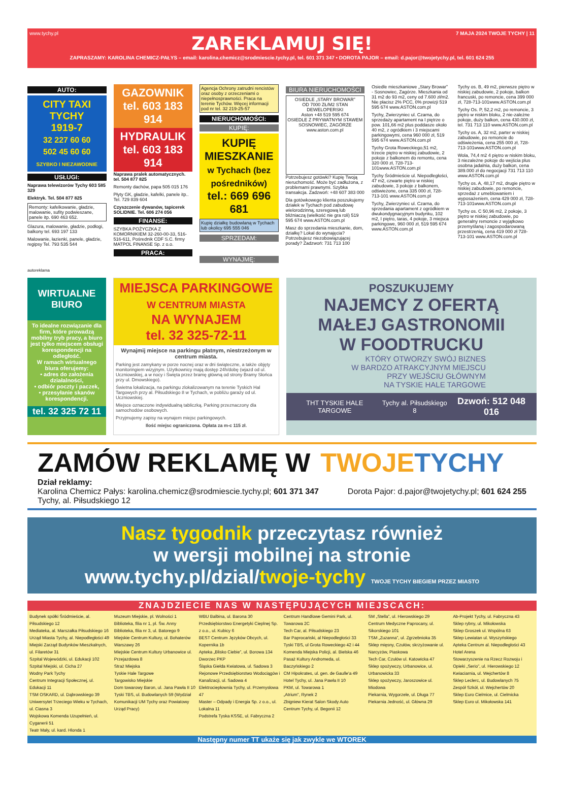www.tychy.pl 7 MAJA 2024 TWOJE TYCHY | 11
ZAREKLAMUJ SIĘ!
ZAPRASZAMY: KAROLINA CHEMICZ-PAŁYS – email: karolina.chemicz@srodmiescie.tychy.pl, tel. 601 371 347 • DOROTA PAJOR – email: d.pajor@twojetychy.pl, tel. 601 624 255
AUTO:
CITY TAXI TYCHY
1919-7
32 227 60 60
502 45 60 60
SZYBKO I NIEZAWODNIE
USŁUGI:
Naprawa telewizorów Tychy 603 585 329
Elektryk. Tel. 504 877 825
Remonty: kafelkowanie, gładzie, malowanie, sufity podwieszane, panele itp. 690 463 652.
Glazura, malowanie, gładzie, podłogi, balkony tel. 693 197 133
Malowanie, łazienki, panele, gładzie, regipsy Tel. 793 535 544
GAZOWNIK
tel. 603 183 914
HYDRAULIK
tel. 603 183 914
Naprawa pralek automatycznych. tel. 504 877 825
Remonty dachów, papa 505 015 176
Płyty GK, gładzie, kafelki, panele itp.. Tel. 729 839 604
Czyszczenie dywanów, tapicerek SOLIDNIE. Tel. 606 274 056
FINANSE:
SZYBKA POŻYCZKA Z KOMORNIKIEM 32-260-00-33, 516-516-611, Pośrednik CDF S.C. firmy MATPOL FINANSE Sp. z o.o.
PRACA:
Agencja Ochrony zatrudni rencistów oraz osoby z orzeczeniami o niepełnosprawności. Praca na terenie Tychów. Więcej informacji pod nr tel. 32 219-25-57
NIERUCHOMOŚCI:
KUPIĘ:
KUPIĘ MIESZKANIE
w Tychach (bez pośredników)
tel.: 669 696 681
Kupię działkę budowlaną w Tychach lub okolicy 695 555 046
SPRZEDAM:
WYNAJMĘ:
BIURA NIERUCHOMOŚCI
OSIEDLE „STARY BROWAR”
OD 7000 ZŁ/M2 STAN DEWELOPERSKI
Aston +48 519 595 674
OSIEDLE Z PRYWATNYM STAWEM SOSNOWIEC, ZAGÓRZE
www.aston.com.pl
Potrzebujesz gotówki? Kupię Twoją nieruchomość. Może być zadłużona, z problemami prawnymi. Szybka transakcja. Zadzwoń: +48 607 383 000
Dla gotówkowego klienta poszukujemy działek w Tychach pod zabudowę wielorodzinną, szeregową lub bliźniaczą (wielkość nie gra roli) 519 595 674 www.ASTON.com.pl
Masz do sprzedania mieszkanie, dom, działkę? Lokal do wynajęcia? Potrzebujesz niezobowiązującej porady? Zadzwoń: 731 713 100
Osiedle mieszkaniowe „Stary Browar” - Sosnowiec, Zagórze. Mieszkania od 31 m2 do 93 m2, ceny od 7.600 zł/m2. Nie płacisz 2% PCC, 0% prowizji 519 595 674 www.ASTON.com.pl
Tychy, Zwierzyniec ul. Czarna, do sprzedaży apartament na I piętrze o pow. 101,66 m2 plus poddasze około 40 m2, z ogródkiem i 3 miejscami parkingowymi, cena 960 000 zł, 519 595 674 www.ASTON.com.pl
Tychy Grota Roweckiego,51 m2, trzecie piętro w niskiej zabudowie, 2 pokoje z balkonem do remontu, cena 320 000 zł, 728-713-101www.ASTON.com.pl
Tychy Śródmieście ul. Niepodległości, 47 m2, czwarte piętro w niskiej zabudowie, 3 pokoje z balkonem, odświeżone, cena 335 000 zł, 728-713-101 www.ASTON.com.pl
Tychy, Zwierzyniec ul. Czarna, do sprzedania apartament z ogródkiem w dwukondygnacyjnym budynku, 102 m2, I piętro, taras, 4 pokoje, 3 miejsca parkingowe, 960 000 zł, 519 595 674 www.ASTON.com.pl
Tychy os. B, 49 m2, pierwsze piętro w niskiej zabudowie, 2 pokoje, balkon francuski, po remoncie, cena 399 000 zł, 728-713-101www.ASTON.com.pl
Tychy Os. P, 52,2 m2, po remoncie, 3 piętro w niskim bloku, 2 nie-zależne pokoje, duży balkon, cena 430.000 zł, tel. 731 713 110 www.ASTON.com.pl
Tychy os. A, 32 m2, parter w niskiej zabudowie, po remoncie do odświeżenia, cena 255 000 zł, 728-713-101www.ASTON.com.pl
Wola, 74,4 m2 4 piętro w niskim bloku, 3 niezależne pokoje do wejścia plus osobna jadalnia, duży balkon, cena 389.000 zł do negocjacji 731 713 110 www.ASTON.com.pl
Tychy os. A, 48,17 m2, drugie piętro w niskiej zabudowie, po remoncie, sprzedaż z umeblowaniem i wyposażeniem, cena 429 000 zł, 728-713-101www.ASTON.com.pl
Tychy os. C 50,96 m2, 2 pokoje, 3 piętro w niskiej zabudowie, po generalny remoncie z wyjątkowo przemyślaną i zagospodarowaną przestrzenią, cena 419 000 zł 728-713-101 www.ASTON.com.pl
autoreklama
WIRTUALNE BIURO
To idealne rozwiązanie dla firm, które prowadzą mobilny tryb pracy, a biuro jest tylko miejscem obsługi korespondencji na odległość.
W ramach wirtualnego biura oferujemy:
• adres do założenia działalności,
• odbiór poczty i paczek,
• przesyłanie skanów korespondencji.
tel. 32 325 72 11
MIEJSCA PARKINGOWE
W CENTRUM MIASTA
NA WYNAJEM
tel. 32 325-72-11
Wynajmij miejsce na parkingu płatnym, niestrzeżonym w centrum miasta.
Parking jest zamykany w porze nocnej oraz w dni świąteczne, a także objęty monitoringiem wizyjnym. Użytkownicy mają dostęp 24h/dobę (wjazd od ul. Uczniowskiej, a w nocy i Święta przez bramę główną od strony Bramy Słońca przy ul. Dmowskiego).
Świetna lokalizacja, na parkingu zlokalizowanym na terenie Tyskich Hal Targowych przy al. Piłsudskiego 8 w Tychach, w pobliżu garaży od ul. Uczniowskiej.
Miejsce oznaczone indywidualną tabliczką. Parking przeznaczony dla samochodów osobowych.
Przyjmujemy zapisy na wynajem miejsc parkingowych.
Ilość miejsc ograniczona. Opłata za m-c 115 zł.
POSZUKUJEMY
NAJEMCY Z OFERTĄ
MAŁEJ GASTRONOMII
W FOODTRUCKU
KTÓRY OTWORZY SWÓJ BIZNES
W BARDZO ATRAKCYJNYM MIEJSCU
PRZY WEJŚCIU GŁÓWNYM
NA TYSKIE HALE TARGOWE
THT TYSKIE HALE TARGOWE Tychy al. Piłsudskiego 8 Dzwoń: 512 048 016
ZAMÓW REKLAMĘ W TWOJE TYCHY
Dział reklamy:
Karolina Chemicz Pałys: karolina.chemicz@srodmiescie.tychy.pl; 601 371 347 Dorota Pajor: d.pajor@twojetychy.pl; 601 624 255
Tychy, al. Piłsudskiego 12
Nasz tygodnik przeczytasz również
w wersji mobilnej na stronie
www.tychy.pl/dzial/twoje-tychy TWOJE TYCHY BIEGIEM PRZEZ MIASTO
ZNAJDZIECIE NAS W NASTĘPUJĄCYCH MIEJSCACH:
Budynek spółki Śródmieście, al. Piłsudskiego 12
Mediateka, al. Marszałka Piłsudskiego 16
Urząd Miasta Tychy, al. Niepodległości 49
Miejski Zarząd Budynków Mieszkalnych, ul. Filaretów 31
Szpital Wojewódzki, ul. Edukacji 102
Szpital Miejski, ul. Cicha 27
Wodny Park Tychy
Centrum Integracji Społecznej, ul. Edukacji 11
TSM OSKARD, ul. Dąbrowskiego 39
Uniwersytet Trzeciego Wieku w Tychach, ul. Ciasna 3
Wojskowa Komenda Uzupełnień, ul. Cyganerii 51
Teatr Mały, ul. kard. Hlonda 1
Muzeum Miejskie, pl. Wolności 1
Biblioteka, filia nr 1, pl. Św. Anny
Biblioteka, filia nr 3, ul. Batorego 9
Miejskie Centrum Kultury, ul. Bohaterów Warszawy 26
Miejskie Centrum Kultury Urbanowice ul. Przejazdowa 8
Straż Miejska
Tyskie Hale Targowe
Targowisko Miejskie
Dom towarowy Baron, ul. Jana Pawła II 10
Tyski TBS, ul. Budowlanych 59 (Wydział Komunikacji UM Tychy oraz Powiatowy Urząd Pracy)
WBU Balbina, ul. Barona 30
Przedsiębiorstwo Energetyki Cieplnej Sp. z o.o., ul. Kubicy 6
BEST Centrum Języków Obcych, ul. Kopernika 1b
Apteka „Blisko Ciebie”, ul. Borowa 134
Dworzec PKP
Śląska Giełda Kwiatowa, ul. Sadowa 3
Rejonowe Przedsiębiorstwo Wodociągów i Kanalizacji, ul. Sadowa 4
Elektrociepłownia Tychy, ul. Przemysłowa 47
Master – Odpady i Energia Sp. z o.o., ul. Lokalna 11
Podstrefa Tyska KSSE, ul. Fabryczna 2
Centrum Handlowe Gemini Park, ul. Towarowa 2C
Tech Car, al. Piłsudskiego 23
Bar Paprocański, al Niepodległości 33
Tyski TBS, ul Grota Roweckiego 42 i 44
Komenda Miejska Policji, al. Bielska 46
Pasaż Kultury Andromeda, ul. Baczyńskiego 2
CM Hipokrates, ul. gen. de Gaulle'a 49
Hotel Tychy, ul. Jana Pawła II 10
PKM, ul. Towarowa 1
„Atrium”, Rynek 2
Zbigniew Kierat Salon Skody Auto Centrum Tychy, ul. Begonii 12
SM „Stella”, ul. Hierowskiego 29
Centrum Medyczne Paprocany, ul. Sikorskiego 101
TSM „Zuzanna”, ul. Zgrzebnioka 35
Sklep mięsny, Czułów, skrzyżowanie ul. Narcyzów, Piaskowa
Tech Car, Czułów ul. Katowicka 47
Sklep spożywczy, Urbanowice, ul. Urbanowicka 33
Sklep spożywczy, Jaroszowice ul. Miodowa
Piekarnia, Wygorzele, ul. Długa 77
Piekarnia Jedność, ul. Główna 29
Ab-Projekt Tychy, ul. Fabryczna 43
Sklep rybny, ul. Mikołowska
Sklep Groszek ul. Wspólna 63
Sklep Lewiatan ul. Wyszyńskiego
Apteka Centrum al. Niepodległości 43
Hotel Arena
Stowarzyszenie na Rzecz Rozwoju i Opieki „Serio”, ul. Hierowskiego 12
Kwiaciarnia, ul. Wejchertów 8
Sklep Leclerc, ul. Budowlanych 75
Zespół Szkół, ul. Wejchertów 20
Sklep Euro Cielmice, ul. Cielmicka
Sklep Euro ul. Mikołowska 141
Następny numer TT ukaże się jak zwykle we WTOREK